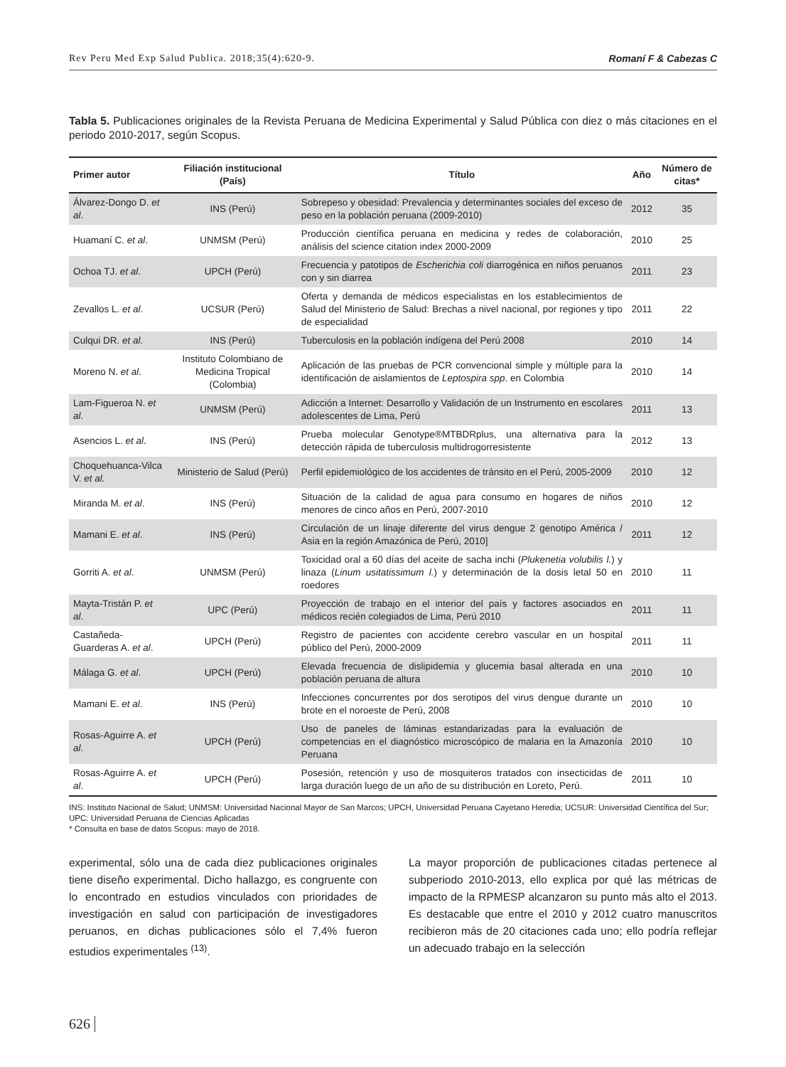Rev Peru Med Exp Salud Publica. 2018;35(4):620-9. Romaní F & Cabezas C
Tabla 5. Publicaciones originales de la Revista Peruana de Medicina Experimental y Salud Pública con diez o más citaciones en el periodo 2010-2017, según Scopus.
| Primer autor | Filiación institucional (País) | Título | Año | Número de citas* |
| --- | --- | --- | --- | --- |
| Álvarez-Dongo D. et al . | INS (Perú) | Sobrepeso y obesidad: Prevalencia y determinantes sociales del exceso de peso en la población peruana (2009-2010) | 2012 | 35 |
| Huamaní C. et al . | UNMSM (Perú) | Producción científica peruana en medicina y redes de colaboración, análisis del science citation index 2000-2009 | 2010 | 25 |
| Ochoa TJ. et al . | UPCH (Perú) | Frecuencia y patotipos de Escherichia coli diarrogénica en niños peruanos con y sin diarrea | 2011 | 23 |
| Zevallos L. et al . | UCSUR (Perú) | Oferta y demanda de médicos especialistas en los establecimientos de Salud del Ministerio de Salud: Brechas a nivel nacional, por regiones y tipo de especialidad | 2011 | 22 |
| Culqui DR. et al . | INS (Perú) | Tuberculosis en la población indígena del Perú 2008 | 2010 | 14 |
| Moreno N. et al . | Instituto Colombiano de Medicina Tropical (Colombia) | Aplicación de las pruebas de PCR convencional simple y múltiple para la identificación de aislamientos de Leptospira spp . en Colombia | 2010 | 14 |
| Lam-Figueroa N. et al . | UNMSM (Perú) | Adicción a Internet: Desarrollo y Validación de un Instrumento en escolares adolescentes de Lima, Perú | 2011 | 13 |
| Asencios L. et al . | INS (Perú) | Prueba molecular Genotype®MTBDRplus, una alternativa para la detección rápida de tuberculosis multidrogorresistente | 2012 | 13 |
| Choquehuanca-Vilca V. et al. | Ministerio de Salud (Perú) | Perfil epidemiológico de los accidentes de tránsito en el Perú, 2005-2009 | 2010 | 12 |
| Miranda M. et al . | INS (Perú) | Situación de la calidad de agua para consumo en hogares de niños menores de cinco años en Perú, 2007-2010 | 2010 | 12 |
| Mamani E. et al . | INS (Perú) | Circulación de un linaje diferente del virus dengue 2 genotipo América / Asia en la región Amazónica de Perú, 2010] | 2011 | 12 |
| Gorriti A. et al . | UNMSM (Perú) | Toxicidad oral a 60 días del aceite de sacha inchi ( Plukenetia volubilis l. ) y linaza ( Linum usitatissimum l. ) y determinación de la dosis letal 50 en roedores | 2010 | 11 |
| Mayta-Tristán P. et al . | UPC (Perú) | Proyección de trabajo en el interior del país y factores asociados en médicos recién colegiados de Lima, Perú 2010 | 2011 | 11 |
| Castañeda-Guarderas A. et al . | UPCH (Perú) | Registro de pacientes con accidente cerebro vascular en un hospital público del Perú, 2000-2009 | 2011 | 11 |
| Málaga G. et al . | UPCH (Perú) | Elevada frecuencia de dislipidemia y glucemia basal alterada en una población peruana de altura | 2010 | 10 |
| Mamani E. et al . | INS (Perú) | Infecciones concurrentes por dos serotipos del virus dengue durante un brote en el noroeste de Perú, 2008 | 2010 | 10 |
| Rosas-Aguirre A. et al . | UPCH (Perú) | Uso de paneles de láminas estandarizadas para la evaluación de competencias en el diagnóstico microscópico de malaria en la Amazonía Peruana | 2010 | 10 |
| Rosas-Aguirre A. et al . | UPCH (Perú) | Posesión, retención y uso de mosquiteros tratados con insecticidas de larga duración luego de un año de su distribución en Loreto, Perú. | 2011 | 10 |
INS: Instituto Nacional de Salud; UNMSM: Universidad Nacional Mayor de San Marcos; UPCH, Universidad Peruana Cayetano Heredia; UCSUR: Universidad Científica del Sur; UPC: Universidad Peruana de Ciencias Aplicadas
* Consulta en base de datos Scopus: mayo de 2018.
experimental, sólo una de cada diez publicaciones originales tiene diseño experimental. Dicho hallazgo, es congruente con lo encontrado en estudios vinculados con prioridades de investigación en salud con participación de investigadores peruanos, en dichas publicaciones sólo el 7,4% fueron estudios experimentales <sup>(13)</sup>.
La mayor proporción de publicaciones citadas pertenece al subperiodo 2010-2013, ello explica por qué las métricas de impacto de la RPMESP alcanzaron su punto más alto el 2013. Es destacable que entre el 2010 y 2012 cuatro manuscritos recibieron más de 20 citaciones cada uno; ello podría reflejar un adecuado trabajo en la selección
626